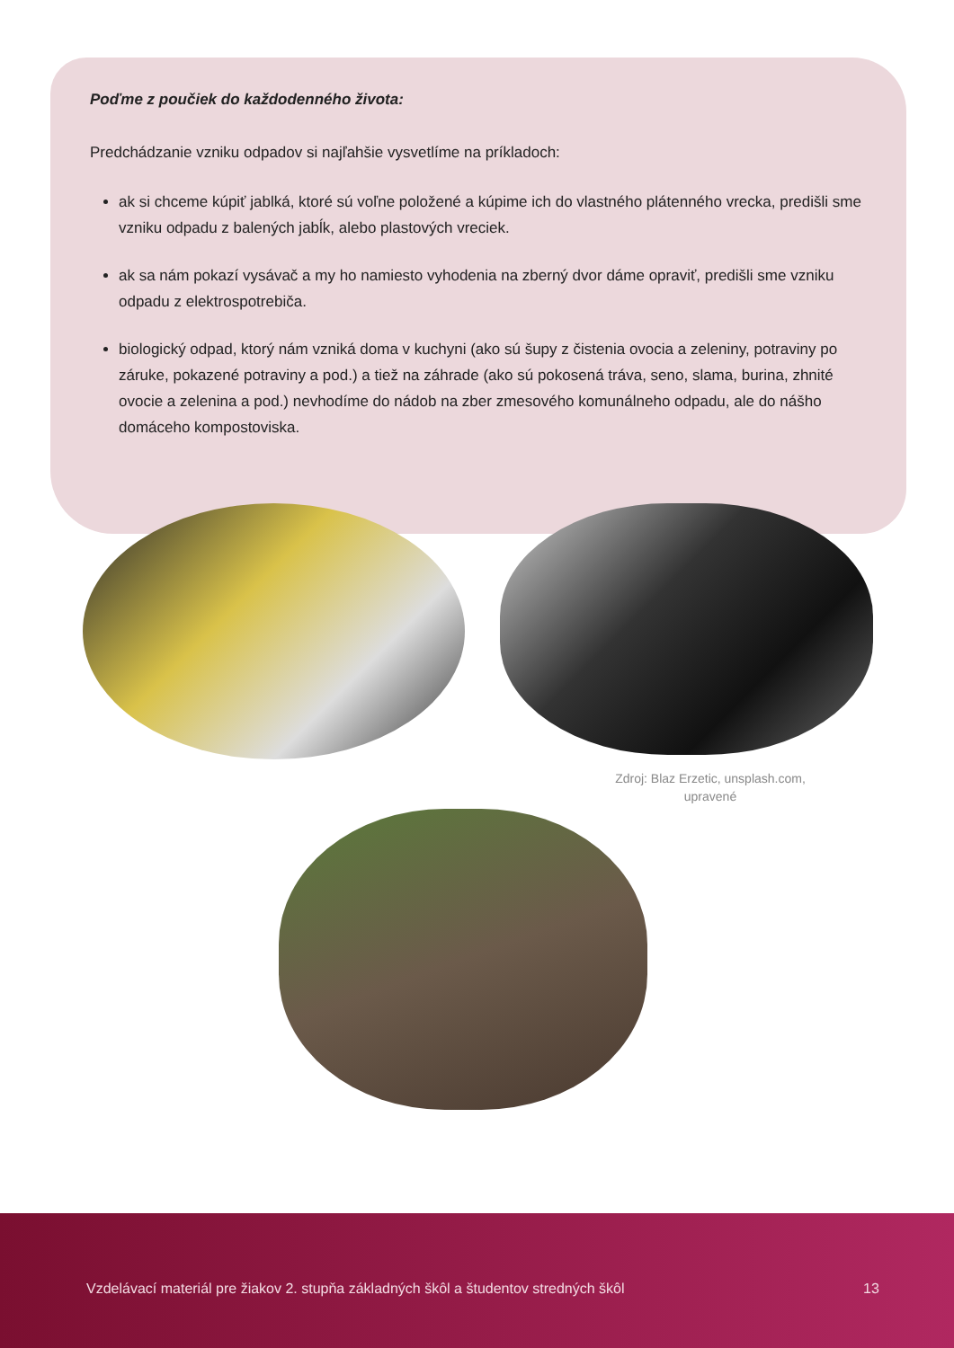Poďme z poučiek do každodenného života:
Predchádzanie vzniku odpadov si najľahšie vysvetlíme na príkladoch:
ak si chceme kúpiť jablká, ktoré sú voľne položené a kúpime ich do vlastného plátenného vrecka, predišli sme vzniku odpadu z balených jabĺk, alebo plastových vreciek.
ak sa nám pokazí vysávač a my ho namiesto vyhodenia na zberný dvor dáme opraviť, predišli sme vzniku odpadu z elektrospotrebiča.
biologický odpad, ktorý nám vzniká doma v kuchyni (ako sú šupy z čistenia ovocia a zeleniny, potraviny po záruke, pokazené potraviny a pod.) a tiež na záhrade (ako sú pokosená tráva, seno, slama, burina, zhnité ovocie a zelenina a pod.) nevhodíme do nádob na zber zmesového komunálneho odpadu, ale do nášho domáceho kompostoviska.
Zdroj: Blaz Erzetic, unsplash.com, upravené
Vzdelávací materiál pre žiakov 2. stupňa základných škôl a študentov stredných škôl
13